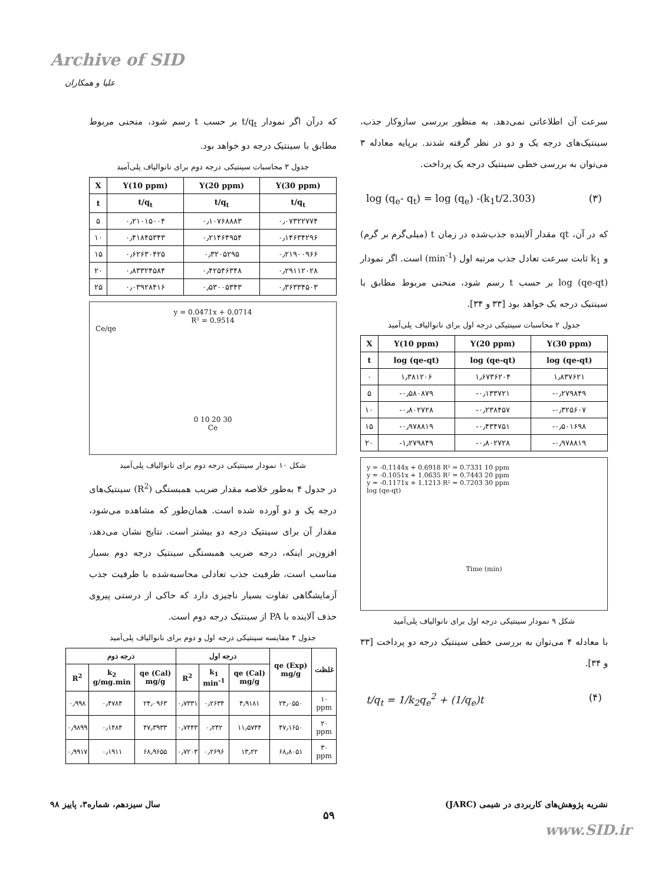Archive of SID
علیا و همکاران
سرعت آن اطلاعاتی نمی‌دهد. به منظور بررسی سازوکار جذب، سینتیک‌های درجه یک و دو در نظر گرفته شدند. برپایه معادله ۳ می‌توان به بررسی خطی سینتیک درجه یک پرداخت.
log (q<sub>e</sub>- q<sub>t</sub>) = log (q<sub>e</sub>) -(k<sub>1</sub>t/2.303) (۳)
که در آن، qt مقدار آلاینده جذب‌شده در زمان t (میلی‌گرم بر گرم) و k<sub>1</sub> ثابت سرعت تعادل جذب مرتبه اول (min<sup>-1</sup>) است. اگر نمودار log (qe-qt) بر حسب t رسم شود، منحنی مربوط مطابق با سینتیک درجه یک خواهد بود [۳۳ و ۳۴].
جدول ۲ محاسبات سینتیکی درجه اول برای نانوالیاف پلی‌آمید
| X | Y(10 ppm) | Y(20 ppm) | Y(30 ppm) |
| --- | --- | --- | --- |
| t | log (qe-qt) | log (qe-qt) | log (qe-qt) |
| ۰ | ۱٫۳۸۱۲۰۶ | ۱٫۶۷۳۶۲۰۴ | ۱٫۸۳۷۶۲۱ |
| ۵ | -۰٫۵۸۰۸۷۹ | -۰٫۱۳۳۷۲۱ | -۰٫۲۷۹۸۴۹ |
| ۱۰ | -۰٫۸۰۲۷۲۸ | -۰٫۲۳۸۴۵۷ | -۰٫۳۲۵۶۰۷ |
| ۱۵ | -۰٫۹۷۸۸۱۹ | -۰٫۴۳۴۷۵۱ | -۰٫۵۰۱۶۹۸ |
| ۲۰ | -۱٫۲۷۹۸۴۹ | -۰٫۸۰۲۷۲۸ | -۰٫۹۷۸۸۱۹ |
y = -0.1144x + 0.6918 R² = 0.7331 10 ppm
y = -0.1051x + 1.0635 R² = 0.7443 20 ppm
y = -0.1171x + 1.1213 R² = 0.7203 30 ppm
log (qe-qt)
Time (min)
شکل ۹ نمودار سینتیکی درجه اول برای نانوالیاف پلی‌آمید
با معادله ۴ می‌توان به بررسی خطی سینتیک درجه دو پرداخت [۳۳ و ۳۴].
t/q<sub>t</sub> = 1/k<sub>2</sub>q<sub>e</sub><sup>2</sup> + (1/q<sub>e</sub>)t (۴)
که درآن اگر نمودار t/q<sub>t</sub> بر حسب t رسم شود، منحنی مربوط مطابق با سینتیک درجه دو خواهد بود.
جدول ۳ محاسبات سینتیکی درجه دوم برای نانوالیاف پلی‌آمید
| X | Y(10 ppm) | Y(20 ppm) | Y(30 ppm) |
| --- | --- | --- | --- |
| t | t/q<sub>t</sub> | t/q<sub>t</sub> | t/q<sub>t</sub> |
| ۵ | ۰٫۲۱۰۱۵۰۰۴ | ۰٫۱۰۷۶۸۸۸۳ | ۰٫۰۷۳۲۲۷۷۴ |
| ۱۰ | ۰٫۴۱۸۴۵۳۴۳ | ۰٫۲۱۴۶۴۹۵۴ | ۰٫۱۴۶۳۴۲۹۶ |
| ۱۵ | ۰٫۶۲۶۳۰۴۲۵ | ۰٫۳۲۰۵۲۹۵ | ۰٫۲۱۹۰۰۹۶۶ |
| ۲۰ | ۰٫۸۳۳۲۴۵۸۴ | ۰٫۴۲۵۴۶۳۴۸ | ۰٫۲۹۱۱۲۰۲۸ |
| ۲۵ | ۰٫۰۳۹۲۸۴۱۶ | ۰٫۵۳۰۰۵۳۴۳ | ۰٫۳۶۳۳۴۵۰۳ |
y = 0.0471x + 0.0714
R² = 0.9514
Ce/qe
0 10 20 30
Ce
شکل ۱۰ نمودار سینتیکی درجه دوم برای نانوالیاف پلی‌آمید
در جدول ۴ به‌طور خلاصه مقدار ضریب همبستگی (R<sup>2</sup>) سینتیک‌های درجه یک و دو آورده شده است. همان‌طور که مشاهده می‌شود، مقدار آن برای سینتیک درجه دو بیشتر است. نتایج نشان می‌دهد، افزون‌بر اینکه، درجه ضریب همبستگی سینتیک درجه دوم بسیار مناسب است، ظرفیت جذب تعادلی محاسبه‌شده با ظرفیت جذب آزمایشگاهی تفاوت بسیار ناچیزی دارد که حاکی از درستی پیروی حذف آلاینده با PA از سینتیک درجه دوم است.
جدول ۴ مقایسه سینتیکی درجه اول و دوم برای نانوالیاف پلی‌آمید
| غلظت | qe (Exp) mg/g | درجه اول | | | درجه دوم | | |
| --- | --- | --- | --- | --- | --- | --- | --- |
| | | qe (Cal) mg/g | k<sub>1</sub> min<sup>-1</sup> | R<sup>2</sup> | qe (Cal) mg/g | k<sub>2</sub> g/mg.min | R<sup>2</sup> |
| ۱۰ ppm | ۲۴٫۰۵۵۰ | ۴٫۹۱۸۱ | ۰٫۲۶۳۴ | ۰٫۷۳۳۱ | ۲۴٫۰۹۶۳ | ۰٫۴۷۸۴ | ۰٫۹۹۸ |
| ۲۰ ppm | ۴۷٫۱۶۵۰ | ۱۱٫۵۷۴۴ | ۰٫۲۴۲ | ۰٫۷۴۴۳ | ۴۷٫۳۹۳۳ | ۰٫۱۴۸۴ | ۰٫۹۸۹۹ |
| ۳۰ ppm | ۶۸٫۸۰۵۱ | ۱۳٫۲۲ | ۰٫۲۶۹۶ | ۰٫۷۲۰۳ | ۶۸٫۹۶۵۵ | ۰٫۱۹۱۱ | ۰٫۹۹۱۷ |
نشریه پژوهش‌های کاربردی در شیمی (JARC) سال سیزدهم، شماره۳، پاییز ۹۸
۵۹
www.SID.ir